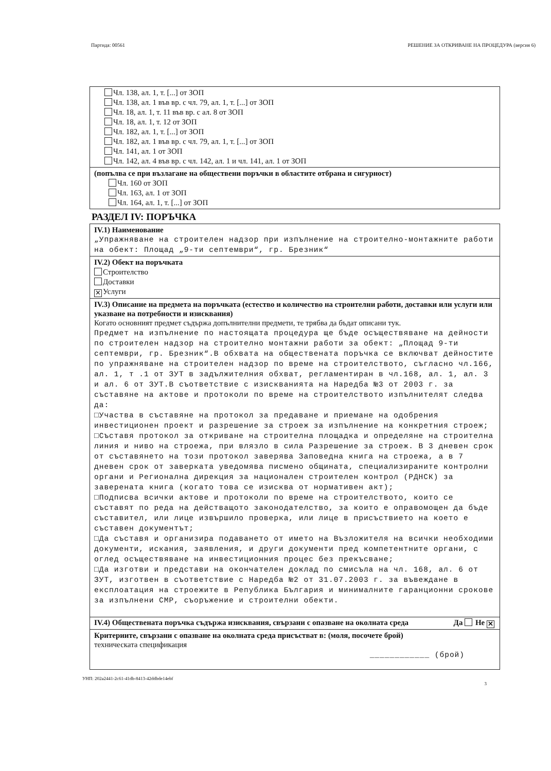Партида: 00561 РЕШЕНИЕ ЗА ОТКРИВАНЕ НА ПРОЦЕДУРА (версия 6)
Чл. 138, ал. 1, т. [...] от ЗОП
Чл. 138, ал. 1 във вр. с чл. 79, ал. 1, т. [...] от ЗОП
Чл. 18, ал. 1, т. 11 във вр. с ал. 8 от ЗОП
Чл. 18, ал. 1, т. 12 от ЗОП
Чл. 182, ал. 1, т. [...] от ЗОП
Чл. 182, ал. 1 във вр. с чл. 79, ал. 1, т. [...] от ЗОП
Чл. 141, ал. 1 от ЗОП
Чл. 142, ал. 4 във вр. с чл. 142, ал. 1 и чл. 141, ал. 1 от ЗОП
(попълва се при възлагане на обществени поръчки в областите отбрана и сигурност)
Чл. 160 от ЗОП
Чл. 163, ал. 1 от ЗОП
Чл. 164, ал. 1, т. [...] от ЗОП
РАЗДЕЛ IV: ПОРЪЧКА
IV.1) Наименование
„Упражняване на строителен надзор при изпълнение на строително-монтажните работи на обект: Площад „9-ти септември“, гр. Брезник“
IV.2) Обект на поръчката
Строителство
Доставки
✕ Услуги
IV.3) Описание на предмета на поръчката (естество и количество на строителни работи, доставки или услуги или указване на потребности и изисквания)
Когато основният предмет съдържа допълнителни предмети, те трябва да бъдат описани тук.
Предмет на изпълнение по настоящата процедура ще бъде осъществяване на дейности по строителен надзор на строително монтажни работи за обект: „Площад 9-ти септември, гр. Брезник“.В обхвата на обществената поръчка се включват дейностите по упражняване на строителен надзор по време на строителството, съгласно чл.166, ал. 1, т .1 от ЗУТ в задължителния обхват, регламентиран в чл.168, ал. 1, ал. 3 и ал. 6 от ЗУТ.В съответствие с изискванията на Наредба №3 от 2003 г. за съставяне на актове и протоколи по време на строителството изпълнителят следва да:
□Участва в съставяне на протокол за предаване и приемане на одобрения инвестиционен проект и разрешение за строеж за изпълнение на конкретния строеж;
□Съставя протокол за откриване на строителна площадка и определяне на строителна линия и ниво на строежа, при влязло в сила Разрешение за строеж. В 3 дневен срок от съставянето на този протокол заверява Заповедна книга на строежа, а в 7 дневен срок от заверката уведомява писмено общината, специализираните контролни органи и Регионална дирекция за национален строителен контрол (РДНСК) за заверената книга (когато това се изисква от нормативен акт);
□Подписва всички актове и протоколи по време на строителството, които се съставят по реда на действащото законодателство, за които е оправомощен да бъде съставител, или лице извършило проверка, или лице в присъствието на което е съставен документът;
□Да съставя и организира подаването от името на Възложителя на всички необходими документи, искания, заявления, и други документи пред компетентните органи, с оглед осъществяване на инвестиционния процес без прекъсване;
□Да изготви и представи на окончателен доклад по смисъла на чл. 168, ал. 6 от ЗУТ, изготвен в съответствие с Наредба №2 от 31.07.2003 г. за въвеждане в експлоатация на строежите в Република България и минималните гаранционни срокове за изпълнени СМР, съоръжение и строителни обекти.
IV.4) Обществената поръчка съдържа изисквания, свързани с опазване на околната среда Да Не ✕
Критериите, свързани с опазване на околната среда присъстват в: (моля, посочете брой)
техническата спецификация
____________ (брой)
УНП: 202a2441-2c61-41db-8413-42ddbde14ebf
3